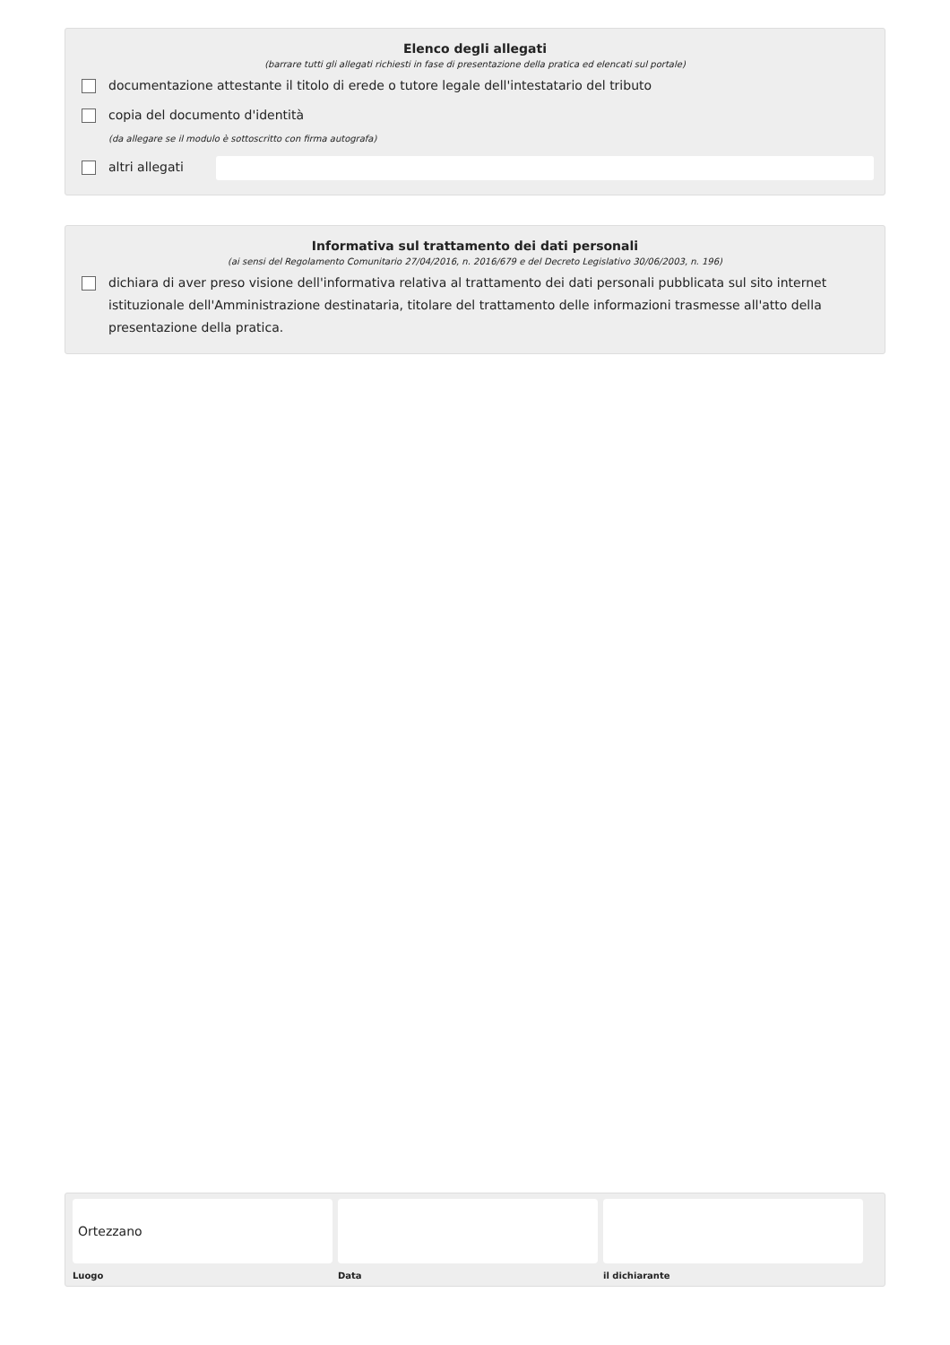Elenco degli allegati
(barrare tutti gli allegati richiesti in fase di presentazione della pratica ed elencati sul portale)
documentazione attestante il titolo di erede o tutore legale dell'intestatario del tributo
copia del documento d'identità
(da allegare se il modulo è sottoscritto con firma autografa)
altri allegati
Informativa sul trattamento dei dati personali
(ai sensi del Regolamento Comunitario 27/04/2016, n. 2016/679 e del Decreto Legislativo 30/06/2003, n. 196)
dichiara di aver preso visione dell'informativa relativa al trattamento dei dati personali pubblicata sul sito internet istituzionale dell'Amministrazione destinataria, titolare del trattamento delle informazioni trasmesse all'atto della presentazione della pratica.
Ortezzano
Luogo
Data il dichiarante